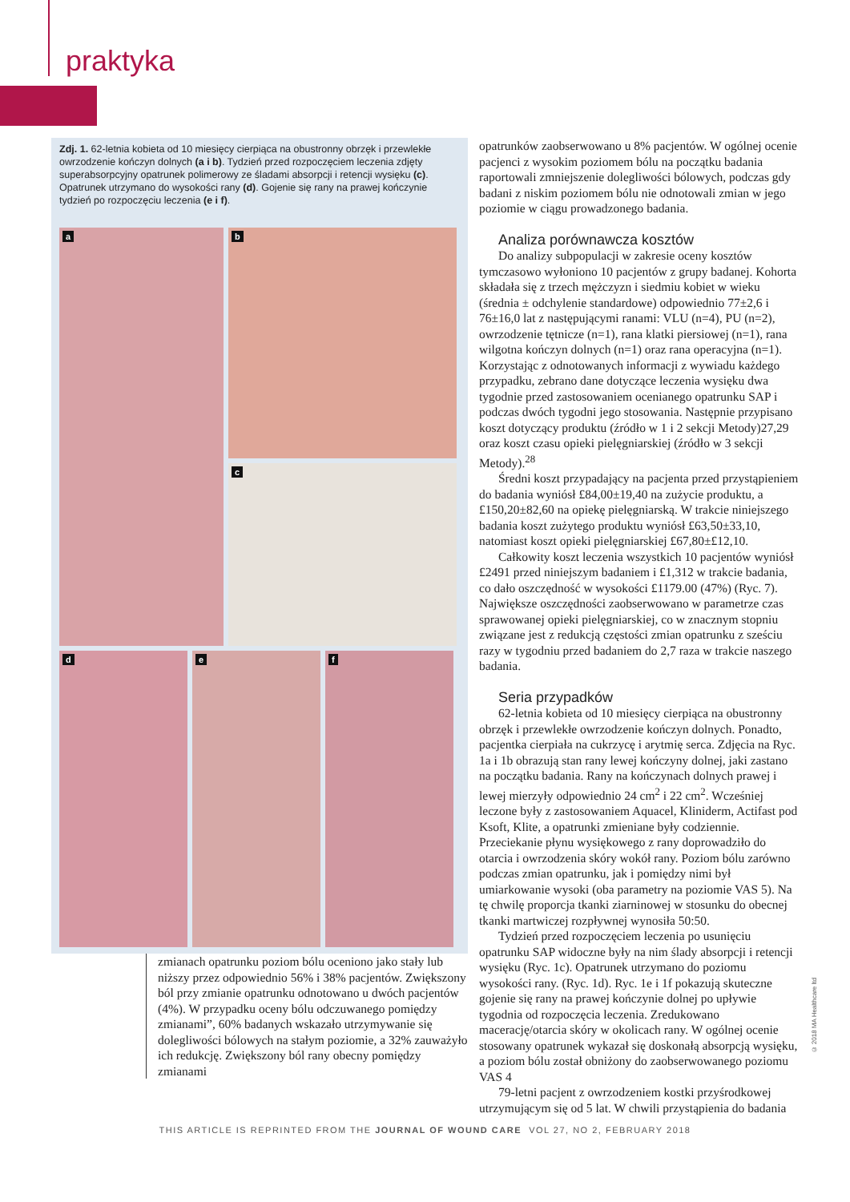praktyka
Zdj. 1. 62-letnia kobieta od 10 miesięcy cierpiąca na obustronny obrzęk i przewlekłe owrzodzenie kończyn dolnych (a i b). Tydzień przed rozpoczęciem leczenia zdjęty superabsorpcyjny opatrunek polimerowy ze śladami absorpcji i retencji wysięku (c). Opatrunek utrzymano do wysokości rany (d). Gojenie się rany na prawej kończynie tydzień po rozpoczęciu leczenia (e i f).
a
b
c
d
e
f
zmianach opatrunku poziom bólu oceniono jako stały lub niższy przez odpowiednio 56% i 38% pacjentów. Zwiększony ból przy zmianie opatrunku odnotowano u dwóch pacjentów (4%). W przypadku oceny bólu odczuwanego pomiędzy zmianami”, 60% badanych wskazało utrzymywanie się dolegliwości bólowych na stałym poziomie, a 32% zauważyło ich redukcję. Zwiększony ból rany obecny pomiędzy zmianami
opatrunków zaobserwowano u 8% pacjentów. W ogólnej ocenie pacjenci z wysokim poziomem bólu na początku badania raportowali zmniejszenie dolegliwości bólowych, podczas gdy badani z niskim poziomem bólu nie odnotowali zmian w jego poziomie w ciągu prowadzonego badania.
Analiza porównawcza kosztów
Do analizy subpopulacji w zakresie oceny kosztów tymczasowo wyłoniono 10 pacjentów z grupy badanej. Kohorta składała się z trzech mężczyzn i siedmiu kobiet w wieku (średnia ± odchylenie standardowe) odpowiednio 77±2,6 i 76±16,0 lat z następującymi ranami: VLU (n=4), PU (n=2), owrzodzenie tętnicze (n=1), rana klatki piersiowej (n=1), rana wilgotna kończyn dolnych (n=1) oraz rana operacyjna (n=1). Korzystając z odnotowanych informacji z wywiadu każdego przypadku, zebrano dane dotyczące leczenia wysięku dwa tygodnie przed zastosowaniem ocenianego opatrunku SAP i podczas dwóch tygodni jego stosowania. Następnie przypisano koszt dotyczący produktu (źródło w 1 i 2 sekcji Metody)27,29 oraz koszt czasu opieki pielęgniarskiej (źródło w 3 sekcji Metody).<sup>28</sup>
Średni koszt przypadający na pacjenta przed przystąpieniem do badania wyniósł £84,00±19,40 na zużycie produktu, a £150,20±82,60 na opiekę pielęgniarską. W trakcie niniejszego badania koszt zużytego produktu wyniósł £63,50±33,10, natomiast koszt opieki pielęgniarskiej £67,80±£12,10.
Całkowity koszt leczenia wszystkich 10 pacjentów wyniósł £2491 przed niniejszym badaniem i £1,312 w trakcie badania, co dało oszczędność w wysokości £1179.00 (47%) (Ryc. 7). Największe oszczędności zaobserwowano w parametrze czas sprawowanej opieki pielęgniarskiej, co w znacznym stopniu związane jest z redukcją częstości zmian opatrunku z sześciu razy w tygodniu przed badaniem do 2,7 raza w trakcie naszego badania.
Seria przypadków
62-letnia kobieta od 10 miesięcy cierpiąca na obustronny obrzęk i przewlekłe owrzodzenie kończyn dolnych. Ponadto, pacjentka cierpiała na cukrzycę i arytmię serca. Zdjęcia na Ryc. 1a i 1b obrazują stan rany lewej kończyny dolnej, jaki zastano na początku badania. Rany na kończynach dolnych prawej i lewej mierzyły odpowiednio 24 cm<sup>2</sup> i 22 cm<sup>2</sup>. Wcześniej leczone były z zastosowaniem Aquacel, Kliniderm, Actifast pod Ksoft, Klite, a opatrunki zmieniane były codziennie. Przeciekanie płynu wysiękowego z rany doprowadziło do otarcia i owrzodzenia skóry wokół rany. Poziom bólu zarówno podczas zmian opatrunku, jak i pomiędzy nimi był umiarkowanie wysoki (oba parametry na poziomie VAS 5). Na tę chwilę proporcja tkanki ziarninowej w stosunku do obecnej tkanki martwiczej rozpływnej wynosiła 50:50.
Tydzień przed rozpoczęciem leczenia po usunięciu opatrunku SAP widoczne były na nim ślady absorpcji i retencji wysięku (Ryc. 1c). Opatrunek utrzymano do poziomu wysokości rany. (Ryc. 1d). Ryc. 1e i 1f pokazują skuteczne gojenie się rany na prawej kończynie dolnej po upływie tygodnia od rozpoczęcia leczenia. Zredukowano macerację/otarcia skóry w okolicach rany. W ogólnej ocenie stosowany opatrunek wykazał się doskonałą absorpcją wysięku, a poziom bólu został obniżony do zaobserwowanego poziomu VAS 4
79-letni pacjent z owrzodzeniem kostki przyśrodkowej utrzymującym się od 5 lat. W chwili przystąpienia do badania
THIS ARTICLE IS REPRINTED FROM THE JOURNAL OF WOUND CARE VOL 27, NO 2, FEBRUARY 2018
© 2018 MA Healthcare ltd